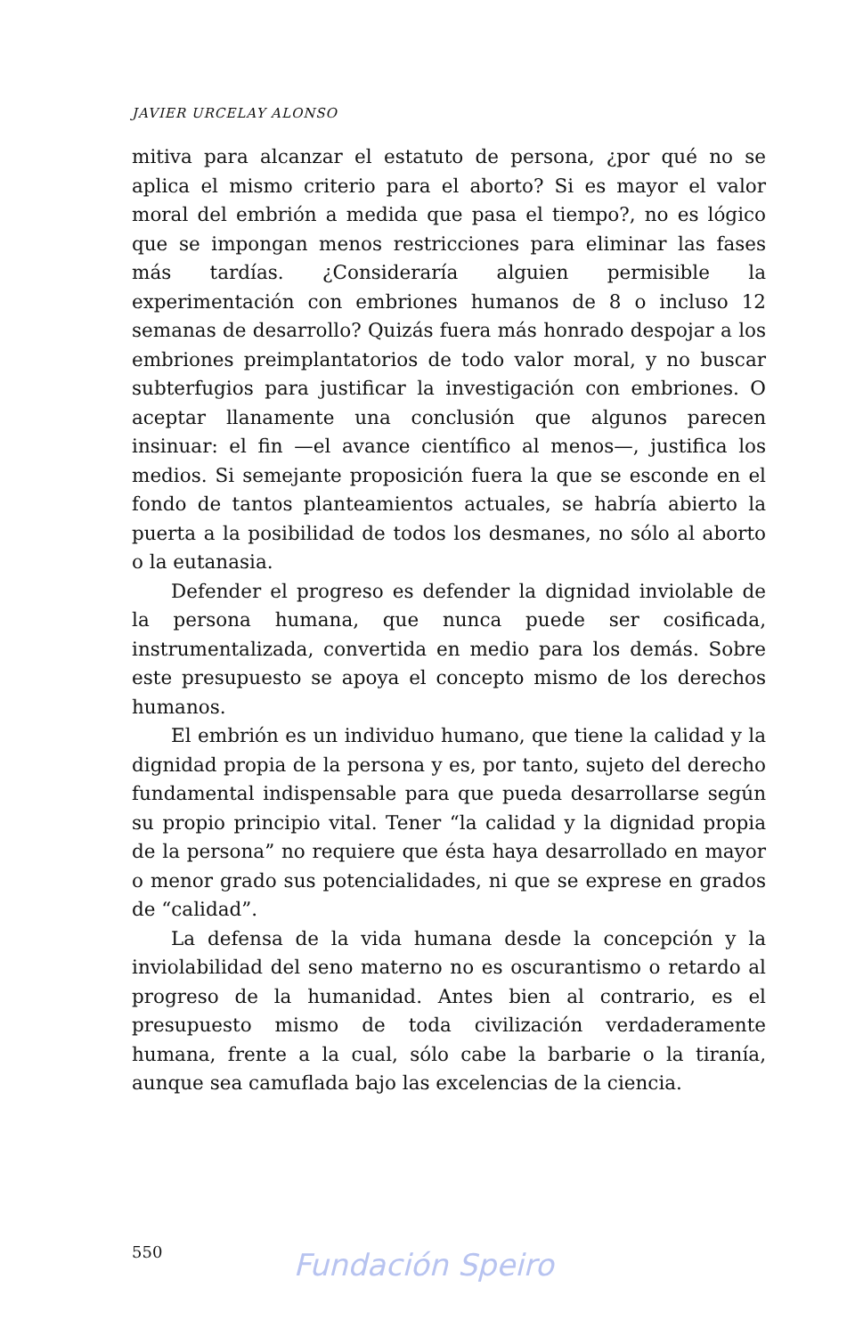JAVIER URCELAY ALONSO
mitiva para alcanzar el estatuto de persona, ¿por qué no se aplica el mismo criterio para el aborto? Si es mayor el valor moral del embrión a medida que pasa el tiempo?, no es lógico que se impongan menos restricciones para eliminar las fases más tardías. ¿Consideraría alguien permisible la experimentación con embriones humanos de 8 o incluso 12 semanas de desarrollo? Quizás fuera más honrado despojar a los embriones preimplantatorios de todo valor moral, y no buscar subterfugios para justificar la investigación con embriones. O aceptar llanamente una conclusión que algunos parecen insinuar: el fin —el avance científico al menos—, justifica los medios. Si semejante proposición fuera la que se esconde en el fondo de tantos planteamientos actuales, se habría abierto la puerta a la posibilidad de todos los desmanes, no sólo al aborto o la eutanasia.
Defender el progreso es defender la dignidad inviolable de la persona humana, que nunca puede ser cosificada, instrumentalizada, convertida en medio para los demás. Sobre este presupuesto se apoya el concepto mismo de los derechos humanos.
El embrión es un individuo humano, que tiene la calidad y la dignidad propia de la persona y es, por tanto, sujeto del derecho fundamental indispensable para que pueda desarrollarse según su propio principio vital. Tener “la calidad y la dignidad propia de la persona” no requiere que ésta haya desarrollado en mayor o menor grado sus potencialidades, ni que se exprese en grados de “calidad”.
La defensa de la vida humana desde la concepción y la inviolabilidad del seno materno no es oscurantismo o retardo al progreso de la humanidad. Antes bien al contrario, es el presupuesto mismo de toda civilización verdaderamente humana, frente a la cual, sólo cabe la barbarie o la tiranía, aunque sea camuflada bajo las excelencias de la ciencia.
550
Fundación Speiro